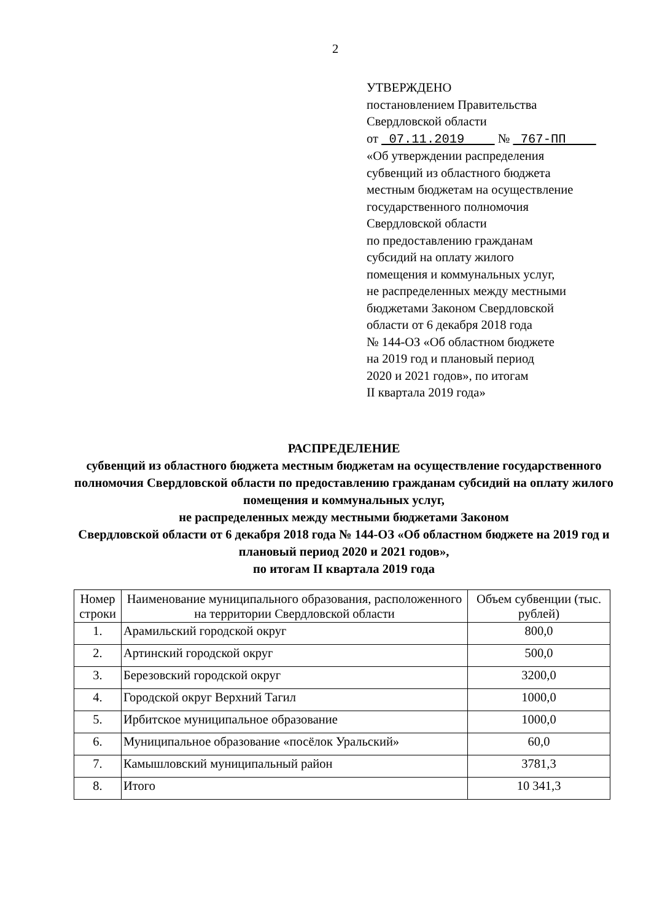2
УТВЕРЖДЕНО
постановлением Правительства
Свердловской области
от 07.11.2019 № 767-ПП
«Об утверждении распределения
субвенций из областного бюджета
местным бюджетам на осуществление
государственного полномочия
Свердловской области
по предоставлению гражданам
субсидий на оплату жилого
помещения и коммунальных услуг,
не распределенных между местными
бюджетами Законом Свердловской
области от 6 декабря 2018 года
№ 144-ОЗ «Об областном бюджете
на 2019 год и плановый период
2020 и 2021 годов», по итогам
II квартала 2019 года»
РАСПРЕДЕЛЕНИЕ
субвенций из областного бюджета местным бюджетам на осуществление государственного полномочия Свердловской области по предоставлению гражданам субсидий на оплату жилого помещения и коммунальных услуг,
не распределенных между местными бюджетами Законом
Свердловской области от 6 декабря 2018 года № 144-ОЗ «Об областном бюджете на 2019 год и плановый период 2020 и 2021 годов»,
по итогам II квартала 2019 года
| Номер строки | Наименование муниципального образования, расположенного на территории Свердловской области | Объем субвенции (тыс. рублей) |
| --- | --- | --- |
| 1. | Арамильский городской округ | 800,0 |
| 2. | Артинский городской округ | 500,0 |
| 3. | Березовский городской округ | 3200,0 |
| 4. | Городской округ Верхний Тагил | 1000,0 |
| 5. | Ирбитское муниципальное образование | 1000,0 |
| 6. | Муниципальное образование «посёлок Уральский» | 60,0 |
| 7. | Камышловский муниципальный район | 3781,3 |
| 8. | Итого | 10 341,3 |